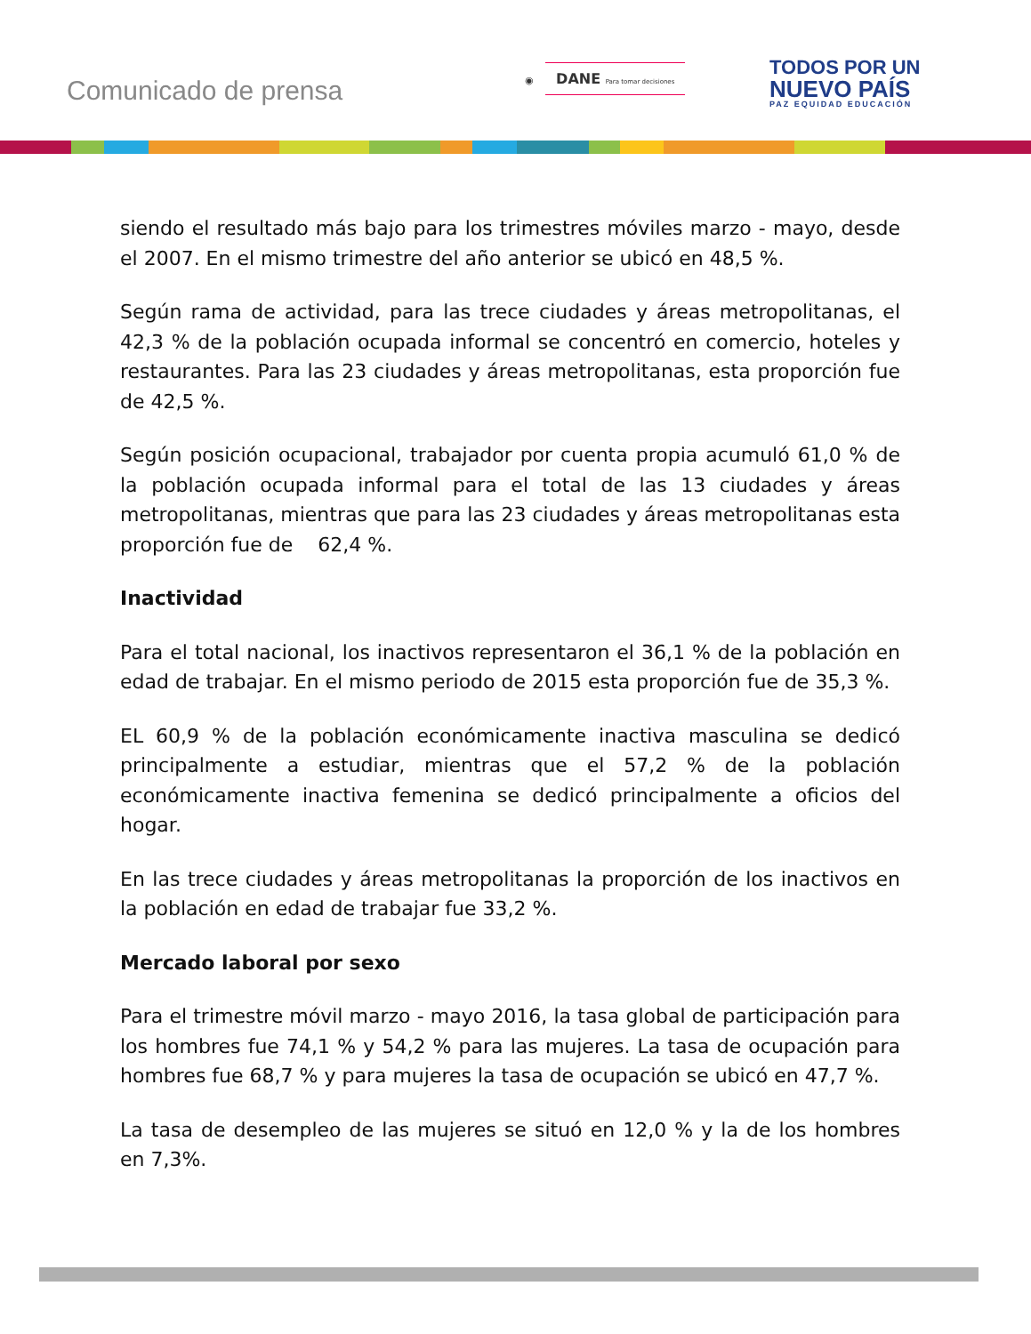Comunicado de prensa
◉ DANE Para tomar decisiones
TODOS POR UN
NUEVO PAÍS
PAZ EQUIDAD EDUCACIÓN
siendo el resultado más bajo para los trimestres móviles marzo - mayo, desde el 2007. En el mismo trimestre del año anterior se ubicó en 48,5 %.
Según rama de actividad, para las trece ciudades y áreas metropolitanas, el 42,3 % de la población ocupada informal se concentró en comercio, hoteles y restaurantes. Para las 23 ciudades y áreas metropolitanas, esta proporción fue de 42,5 %.
Según posición ocupacional, trabajador por cuenta propia acumuló 61,0 % de la población ocupada informal para el total de las 13 ciudades y áreas metropolitanas, mientras que para las 23 ciudades y áreas metropolitanas esta proporción fue de 62,4 %.
Inactividad
Para el total nacional, los inactivos representaron el 36,1 % de la población en edad de trabajar. En el mismo periodo de 2015 esta proporción fue de 35,3 %.
EL 60,9 % de la población económicamente inactiva masculina se dedicó principalmente a estudiar, mientras que el 57,2 % de la población económicamente inactiva femenina se dedicó principalmente a oficios del hogar.
En las trece ciudades y áreas metropolitanas la proporción de los inactivos en la población en edad de trabajar fue 33,2 %.
Mercado laboral por sexo
Para el trimestre móvil marzo - mayo 2016, la tasa global de participación para los hombres fue 74,1 % y 54,2 % para las mujeres. La tasa de ocupación para hombres fue 68,7 % y para mujeres la tasa de ocupación se ubicó en 47,7 %.
La tasa de desempleo de las mujeres se situó en 12,0 % y la de los hombres en 7,3%.